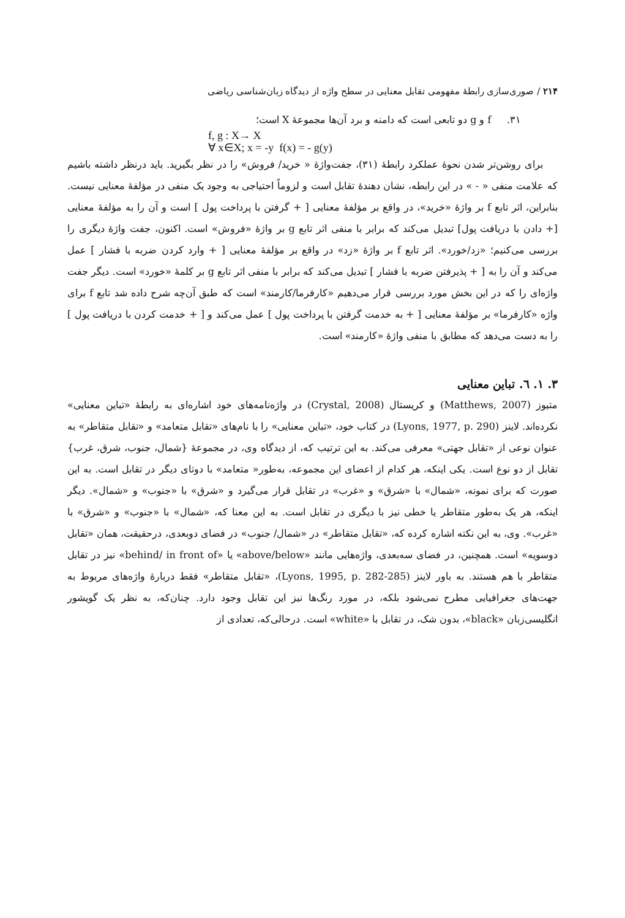۲۱۴ / صوری‌سازی رابطهٔ مفهومی تقابل معنایی در سطح واژه از دیدگاه زبان‌شناسی ریاضی
۳۱. f و g دو تابعی است که دامنه و برد آن‌ها مجموعهٔ X است؛
f, g : X→ X
∀ x∈X; x = -y f(x) = - g(y)
برای روشن‌تر شدن نحوهٔ عملکرد رابطهٔ (۳۱)، جفت‌واژهٔ « خرید/ فروش» را در نظر بگیرید. باید درنظر داشته باشیم که علامت منفی « - » در این رابطه، نشان دهندهٔ تقابل است و لزوماً احتیاجی به وجود یک منفی در مؤلفهٔ معنایی نیست. بنابراین، اثر تابع f بر واژهٔ «خرید»، در واقع بر مؤلفهٔ معنایی [ + گرفتن با پرداخت پول ] است و آن را به مؤلفهٔ معنایی [+ دادن با دریافت پول] تبدیل می‌کند که برابر با منفی اثر تابع g بر واژهٔ «فروش» است. اکنون، جفت واژهٔ دیگری را بررسی می‌کنیم؛ «زد/خورد». اثر تابع f بر واژهٔ «زد» در واقع بر مؤلفهٔ معنایی [ + وارد کردن ضربه با فشار ] عمل می‌کند و آن را به [ + پذیرفتن ضربه با فشار ] تبدیل می‌کند که برابر با منفی اثر تابع g بر کلمهٔ «خورد» است. دیگر جفت واژه‌ای را که در این بخش مورد بررسی قرار می‌دهیم «کارفرما/کارمند» است که طبق آن‌چه شرح داده شد تابع f برای واژه «کارفرما» بر مؤلفهٔ معنایی [ + به خدمت گرفتن با پرداخت پول ] عمل می‌کند و [ + خدمت کردن با دریافت پول ] را به دست می‌دهد که مطابق با منفی واژهٔ «کارمند» است.
۳. ۱. ٦. تباین معنایی
متیوز (Matthews, 2007) و کریستال (Crystal, 2008) در واژه‌نامه‌های خود اشاره‌ای به رابطهٔ «تباین معنایی» نکرده‌اند. لاینز (Lyons, 1977, p. 290) در کتاب خود، «تباین معنایی» را با نام‌های «تقابل متعامد» و «تقابل متقاطر» به عنوان نوعی از «تقابل جهتی» معرفی می‌کند. به این ترتیب که، از دیدگاه وی، در مجموعهٔ {شمال، جنوب، شرق، غرب} تقابل از دو نوع است. یکی اینکه، هر کدام از اعضای این مجموعه، به‌طور« متعامد» با دوتای دیگر در تقابل است. به این صورت که برای نمونه، «شمال» با «شرق» و «غرب» در تقابل قرار می‌گیرد و «شرق» با «جنوب» و «شمال». دیگر اینکه، هر یک به‌طور متقاطر یا خطی نیز با دیگری در تقابل است. به این معنا که، «شمال» با «جنوب» و «شرق» با «غرب». وی، به این نکته اشاره کرده که، «تقابل متقاطر» در «شمال/ جنوب» در فضای دوبعدی، درحقیقت، همان «تقابل دوسویه» است. همچنین، در فضای سه‌بعدی، واژه‌هایی مانند «above/below» یا «behind/ in front of» نیز در تقابل متقاطر با هم هستند. به باور لاینز (Lyons, 1995, p. 282-285)، «تقابل متقاطر» فقط دربارهٔ واژه‌های مربوط به جهت‌های جغرافیایی مطرح نمی‌شود بلکه، در مورد رنگ‌ها نیز این تقابل وجود دارد. چنان‌که، به نظر یک گویشور انگلیسی‌زبان «black»، بدون شک، در تقابل با «white» است. درحالی‌که، تعدادی از